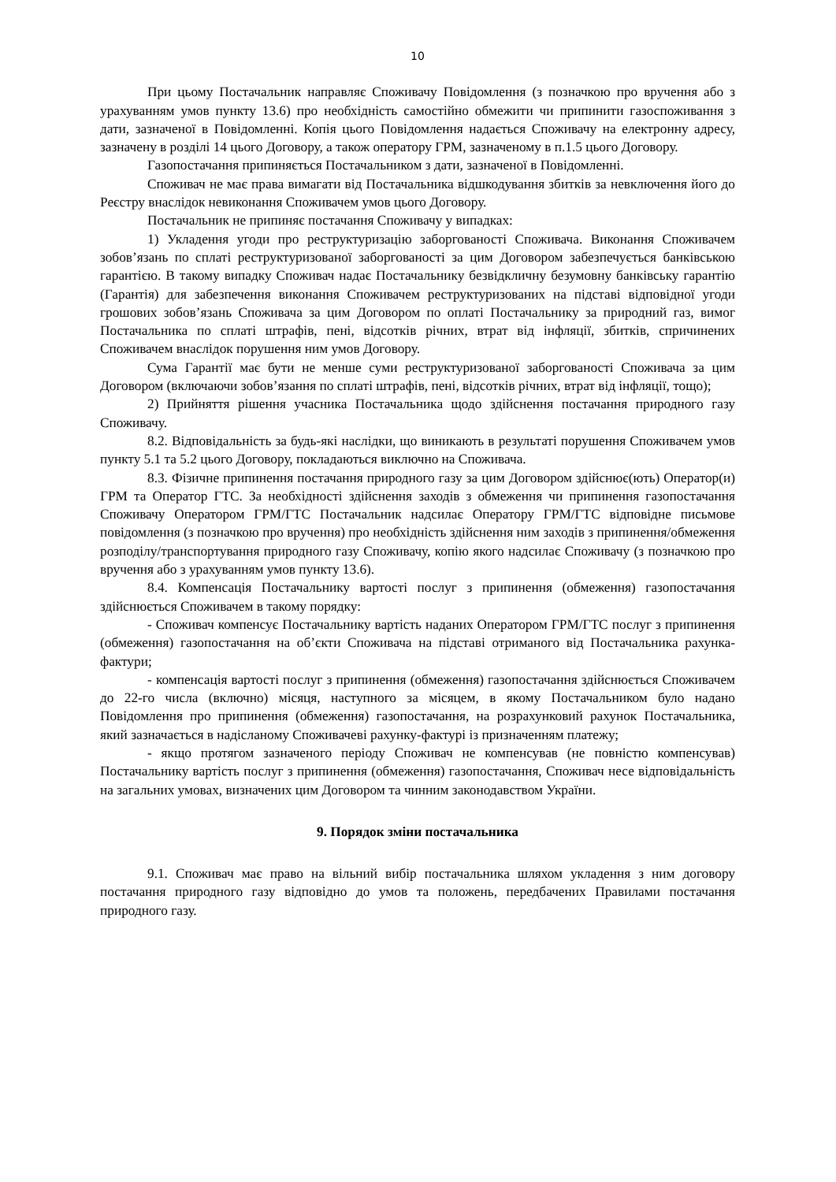10
При цьому Постачальник направляє Споживачу Повідомлення (з позначкою про вручення або з урахуванням умов пункту 13.6) про необхідність самостійно обмежити чи припинити газоспоживання з дати, зазначеної в Повідомленні. Копія цього Повідомлення надається Споживачу на електронну адресу, зазначену в розділі 14 цього Договору, а також оператору ГРМ, зазначеному в п.1.5 цього Договору.
Газопостачання припиняється Постачальником з дати, зазначеної в Повідомленні.
Споживач не має права вимагати від Постачальника відшкодування збитків за невключення його до Реєстру внаслідок невиконання Споживачем умов цього Договору.
Постачальник не припиняє постачання Споживачу у випадках:
1) Укладення угоди про реструктуризацію заборгованості Споживача. Виконання Споживачем зобов’язань по сплаті реструктуризованої заборгованості за цим Договором забезпечується банківською гарантією. В такому випадку Споживач надає Постачальнику безвідкличну безумовну банківську гарантію (Гарантія) для забезпечення виконання Споживачем реструктуризованих на підставі відповідної угоди грошових зобов’язань Споживача за цим Договором по оплаті Постачальнику за природний газ, вимог Постачальника по сплаті штрафів, пені, відсотків річних, втрат від інфляції, збитків, спричинених Споживачем внаслідок порушення ним умов Договору.
Сума Гарантії має бути не менше суми реструктуризованої заборгованості Споживача за цим Договором (включаючи зобов’язання по сплаті штрафів, пені, відсотків річних, втрат від інфляції, тощо);
2) Прийняття рішення учасника Постачальника щодо здійснення постачання природного газу Споживачу.
8.2. Відповідальність за будь-які наслідки, що виникають в результаті порушення Споживачем умов пункту 5.1 та 5.2 цього Договору, покладаються виключно на Споживача.
8.3. Фізичне припинення постачання природного газу за цим Договором здійснює(ють) Оператор(и) ГРМ та Оператор ГТС. За необхідності здійснення заходів з обмеження чи припинення газопостачання Споживачу Оператором ГРМ/ГТС Постачальник надсилає Оператору ГРМ/ГТС відповідне письмове повідомлення (з позначкою про вручення) про необхідність здійснення ним заходів з припинення/обмеження розподілу/транспортування природного газу Споживачу, копію якого надсилає Споживачу (з позначкою про вручення або з урахуванням умов пункту 13.6).
8.4. Компенсація Постачальнику вартості послуг з припинення (обмеження) газопостачання здійснюється Споживачем в такому порядку:
- Споживач компенсує Постачальнику вартість наданих Оператором ГРМ/ГТС послуг з припинення (обмеження) газопостачання на об’єкти Споживача на підставі отриманого від Постачальника рахунка-фактури;
- компенсація вартості послуг з припинення (обмеження) газопостачання здійснюється Споживачем до 22-го числа (включно) місяця, наступного за місяцем, в якому Постачальником було надано Повідомлення про припинення (обмеження) газопостачання, на розрахунковий рахунок Постачальника, який зазначається в надісланому Споживачеві рахунку-фактурі із призначенням платежу;
- якщо протягом зазначеного періоду Споживач не компенсував (не повністю компенсував) Постачальнику вартість послуг з припинення (обмеження) газопостачання, Споживач несе відповідальність на загальних умовах, визначених цим Договором та чинним законодавством України.
9. Порядок зміни постачальника
9.1. Споживач має право на вільний вибір постачальника шляхом укладення з ним договору постачання природного газу відповідно до умов та положень, передбачених Правилами постачання природного газу.